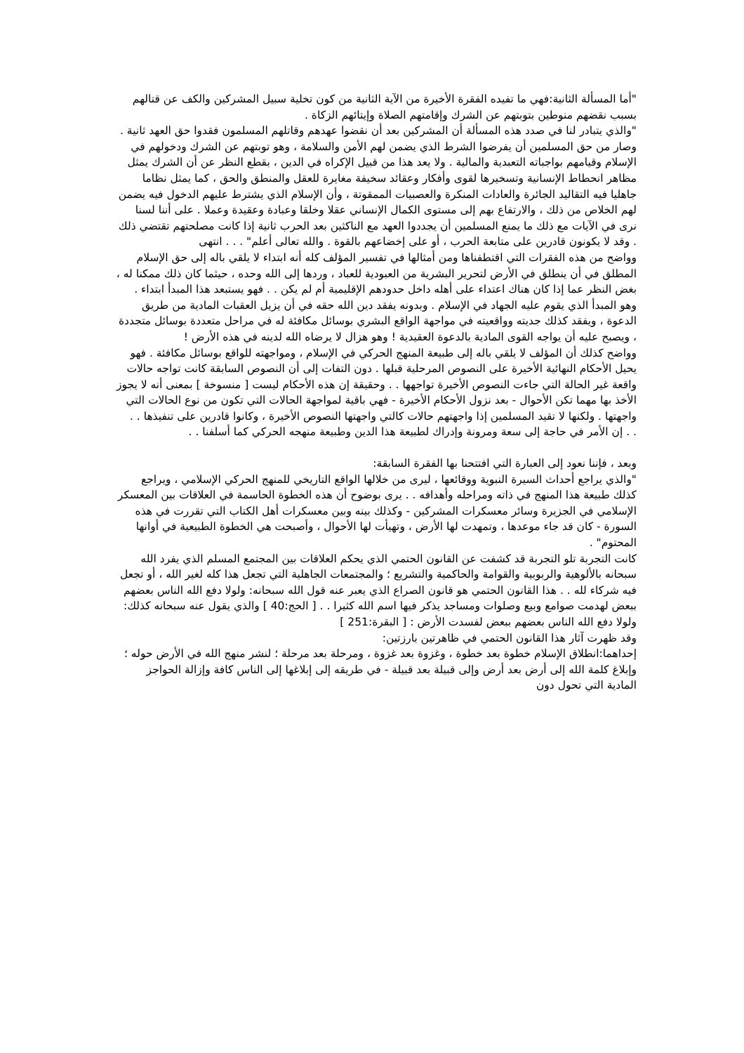"أما المسألة الثانية:فهي ما تفيده الفقرة الأخيرة من الآية الثانية من كون تخلية سبيل المشركين والكف عن قتالهم بسبب نقضهم منوطين بتوبتهم عن الشرك وإقامتهم الصلاة وإيتائهم الزكاة .
"والذي يتبادر لنا في صدد هذه المسألة أن المشركين بعد أن نقضوا عهدهم وقاتلهم المسلمون فقدوا حق العهد ثانية . وصار من حق المسلمين أن يفرضوا الشرط الذي يضمن لهم الأمن والسلامة ، وهو توبتهم عن الشرك ودخولهم في الإسلام وقيامهم بواجباته التعبدية والمالية . ولا يعد هذا من قبيل الإكراه في الدين ، بقطع النظر عن أن الشرك يمثل مظاهر انحطاط الإنسانية وتسخيرها لقوى وأفكار وعقائد سخيفة مغايرة للعقل والمنطق والحق ، كما يمثل نظاما جاهليا فيه التقاليد الجائرة والعادات المنكرة والعصبيات الممقوتة ، وأن الإسلام الذي يشترط عليهم الدخول فيه يضمن لهم الخلاص من ذلك ، والارتفاع بهم إلى مستوى الكمال الإنساني عقلا وخلقا وعبادة وعقيدة وعملا . على أننا لسنا نرى في الآيات مع ذلك ما يمنع المسلمين أن يجددوا العهد مع الناكثين بعد الحرب ثانية إذا كانت مصلحتهم تقتضي ذلك . وقد لا يكونون قادرين على متابعة الحرب ، أو على إخضاعهم بالقوة . والله تعالى أعلم" . . . انتهى
وواضح من هذه الفقرات التي اقتطفناها ومن أمثالها في تفسير المؤلف كله أنه ابتداء لا يلقي باله إلى حق الإسلام المطلق في أن ينطلق في الأرض لتحرير البشرية من العبودية للعباد ، وردها إلى الله وحده ، حيثما كان ذلك ممكنا له ، بغض النظر عما إذا كان هناك اعتداء على أهله داخل حدودهم الإقليمية أم لم يكن . . فهو يستبعد هذا المبدأ ابتداء . وهو المبدأ الذي يقوم عليه الجهاد في الإسلام . وبدونه يفقد دين الله حقه في أن يزيل العقبات المادية من طريق الدعوة ، ويفقد كذلك جديته وواقعيته في مواجهة الواقع البشري بوسائل مكافئة له في مراحل متعددة بوسائل متجددة ، ويصبح عليه أن يواجه القوى المادية بالدعوة العقيدية ! وهو هزال لا يرضاه الله لدينه في هذه الأرض !
وواضح كذلك أن المؤلف لا يلقي باله إلى طبيعة المنهج الحركي في الإسلام ، ومواجهته للواقع بوسائل مكافئة . فهو يحيل الأحكام النهائية الأخيرة على النصوص المرحلية قبلها . دون التفات إلى أن النصوص السابقة كانت تواجه حالات واقعة غير الحالة التي جاءت النصوص الأخيرة تواجهها . . وحقيقة إن هذه الأحكام ليست [ منسوخة ] بمعنى أنه لا يجوز الأخذ بها مهما تكن الأحوال - بعد نزول الأحكام الأخيرة - فهي باقية لمواجهة الحالات التي تكون من نوع الحالات التي واجهتها . ولكنها لا تقيد المسلمين إذا واجهتهم حالات كالتي واجهتها النصوص الأخيرة ، وكانوا قادرين على تنفيذها . .
. . إن الأمر في حاجة إلى سعة ومرونة وإدراك لطبيعة هذا الدين وطبيعة منهجه الحركي كما أسلفنا . .
وبعد ، فإننا نعود إلى العبارة التي افتتحنا بها الفقرة السابقة:
"والذي يراجع أحداث السيرة النبوية ووقائعها ، ليرى من خلالها الواقع التاريخي للمنهج الحركي الإسلامي ، ويراجع كذلك طبيعة هذا المنهج في ذاته ومراحله وأهدافه . . يرى بوضوح أن هذه الخطوة الحاسمة في العلاقات بين المعسكر الإسلامي في الجزيرة وسائر معسكرات المشركين - وكذلك بينه وبين معسكرات أهل الكتاب التي تقررت في هذه السورة - كان قد جاء موعدها ، وتمهدت لها الأرض ، وتهيأت لها الأحوال ، وأصبحت هي الخطوة الطبيعية في أوانها المحتوم" .
كانت التجربة تلو التجربة قد كشفت عن القانون الحتمي الذي يحكم العلاقات بين المجتمع المسلم الذي يفرد الله سبحانه بالألوهية والربوبية والقوامة والحاكمية والتشريع ؛ والمجتمعات الجاهلية التي تجعل هذا كله لغير الله ، أو تجعل فيه شركاء لله . . هذا القانون الحتمي هو قانون الصراع الذي يعبر عنه قول الله سبحانه: ولولا دفع الله الناس بعضهم ببعض لهدمت صوامع وبيع وصلوات ومساجد يذكر فيها اسم الله كثيرا . . [ الحج:40 ] والذي يقول عنه سبحانه كذلك: ولولا دفع الله الناس بعضهم ببعض لفسدت الأرض : [ البقرة:251 ]
وقد ظهرت آثار هذا القانون الحتمي في ظاهرتين بارزتين:
إحداهما:انطلاق الإسلام خطوة بعد خطوة ، وغزوة بعد غزوة ، ومرحلة بعد مرحلة ؛ لنشر منهج الله في الأرض حوله ؛ وإبلاغ كلمة الله إلى أرض بعد أرض وإلى قبيلة بعد قبيلة - في طريقه إلى إبلاغها إلى الناس كافة وإزالة الحواجز المادية التي تحول دون